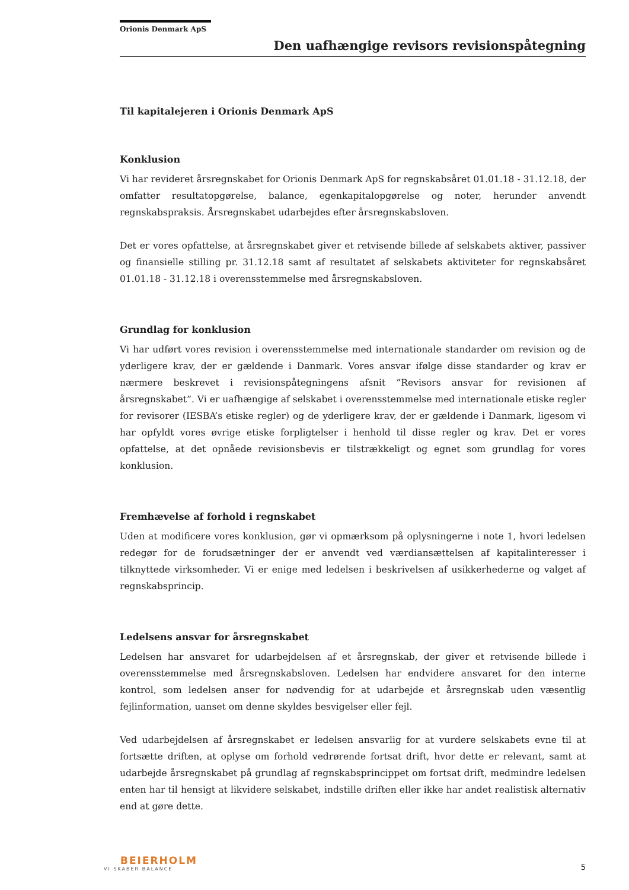Orionis Denmark ApS
Den uafhængige revisors revisionspåtegning
Til kapitalejeren i Orionis Denmark ApS
Konklusion
Vi har revideret årsregnskabet for Orionis Denmark ApS for regnskabsåret 01.01.18 - 31.12.18, der omfatter resultatopgørelse, balance, egenkapitalopgørelse og noter, herunder anvendt regnskabspraksis. Årsregnskabet udarbejdes efter årsregnskabsloven.
Det er vores opfattelse, at årsregnskabet giver et retvisende billede af selskabets aktiver, passiver og finansielle stilling pr. 31.12.18 samt af resultatet af selskabets aktiviteter for regnskabsåret 01.01.18 - 31.12.18 i overensstemmelse med årsregnskabsloven.
Grundlag for konklusion
Vi har udført vores revision i overensstemmelse med internationale standarder om revision og de yderligere krav, der er gældende i Danmark. Vores ansvar ifølge disse standarder og krav er nærmere beskrevet i revisionspåtegningens afsnit ”Revisors ansvar for revisionen af årsregnskabet”. Vi er uafhængige af selskabet i overensstemmelse med internationale etiske regler for revisorer (IESBA’s etiske regler) og de yderligere krav, der er gældende i Danmark, ligesom vi har opfyldt vores øvrige etiske forpligtelser i henhold til disse regler og krav. Det er vores opfattelse, at det opnåede revisionsbevis er tilstrækkeligt og egnet som grundlag for vores konklusion.
Fremhævelse af forhold i regnskabet
Uden at modificere vores konklusion, gør vi opmærksom på oplysningerne i note 1, hvori ledelsen redegør for de forudsætninger der er anvendt ved værdiansættelsen af kapitalinteresser i tilknyttede virksomheder. Vi er enige med ledelsen i beskrivelsen af usikkerhederne og valget af regnskabsprincip.
Ledelsens ansvar for årsregnskabet
Ledelsen har ansvaret for udarbejdelsen af et årsregnskab, der giver et retvisende billede i overensstemmelse med årsregnskabsloven. Ledelsen har endvidere ansvaret for den interne kontrol, som ledelsen anser for nødvendig for at udarbejde et årsregnskab uden væsentlig fejlinformation, uanset om denne skyldes besvigelser eller fejl.
Ved udarbejdelsen af årsregnskabet er ledelsen ansvarlig for at vurdere selskabets evne til at fortsætte driften, at oplyse om forhold vedrørende fortsat drift, hvor dette er relevant, samt at udarbejde årsregnskabet på grundlag af regnskabsprincippet om fortsat drift, medmindre ledelsen enten har til hensigt at likvidere selskabet, indstille driften eller ikke har andet realistisk alternativ end at gøre dette.
BEIERHOLM
VI SKABER BALANCE
5